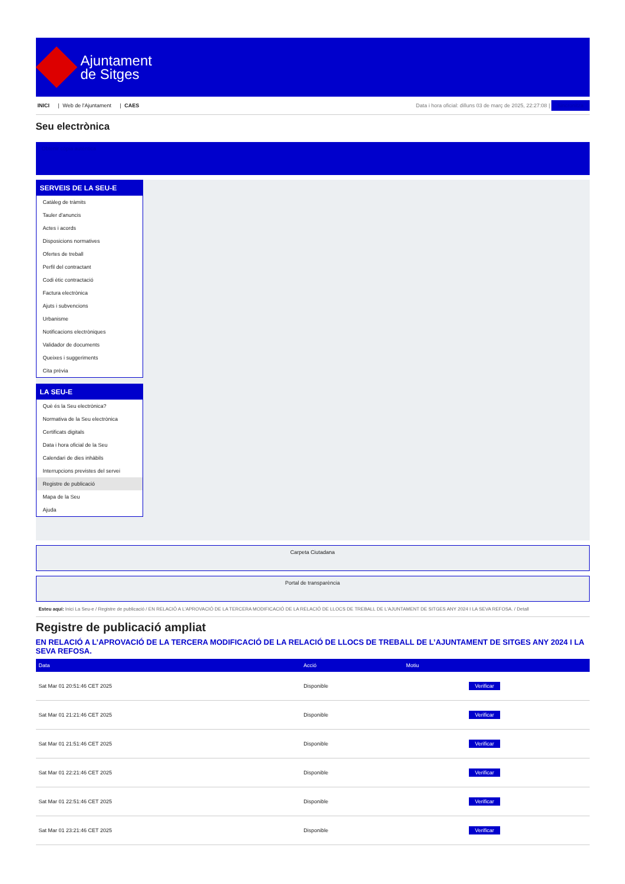Ajuntament
de Sitges
INICI | Web de l'Ajuntament | CAES
Data i hora oficial: dilluns 03 de març de 2025, 22:27:08 | Sincronitza
Seu electrònica
Obtenir còpia autèntica
SERVEIS DE LA SEU-E
Catàleg de tràmits
Tauler d'anuncis
Actes i acords
Disposicions normatives
Ofertes de treball
Perfil del contractant
Codi ètic contractació
Factura electrònica
Ajuts i subvencions
Urbanisme
Notificacions electròniques
Validador de documents
Queixes i suggeriments
Cita prèvia
LA SEU-E
Què és la Seu electrònica?
Normativa de la Seu electrònica
Certificats digitals
Data i hora oficial de la Seu
Calendari de dies inhàbils
Interrupcions previstes del servei
Registre de publicació
Mapa de la Seu
Ajuda
Carpeta Ciutadana
Portal de transparència
Esteu aquí: Inici La Seu-e / Registre de publicació / EN RELACIÓ A L'APROVACIÓ DE LA TERCERA MODIFICACIÓ DE LA RELACIÓ DE LLOCS DE TREBALL DE L'AJUNTAMENT DE SITGES ANY 2024 I LA SEVA REFOSA. / Detall
Registre de publicació ampliat
EN RELACIÓ A L’APROVACIÓ DE LA TERCERA MODIFICACIÓ DE LA RELACIÓ DE LLOCS DE TREBALL DE L’AJUNTAMENT DE SITGES ANY 2024 I LA SEVA REFOSA.
| Data | Acció | Motiu | |
| --- | --- | --- | --- |
| Sat Mar 01 20:51:46 CET 2025 | Disponible | | Verificar |
| Sat Mar 01 21:21:46 CET 2025 | Disponible | | Verificar |
| Sat Mar 01 21:51:46 CET 2025 | Disponible | | Verificar |
| Sat Mar 01 22:21:46 CET 2025 | Disponible | | Verificar |
| Sat Mar 01 22:51:46 CET 2025 | Disponible | | Verificar |
| Sat Mar 01 23:21:46 CET 2025 | Disponible | | Verificar |